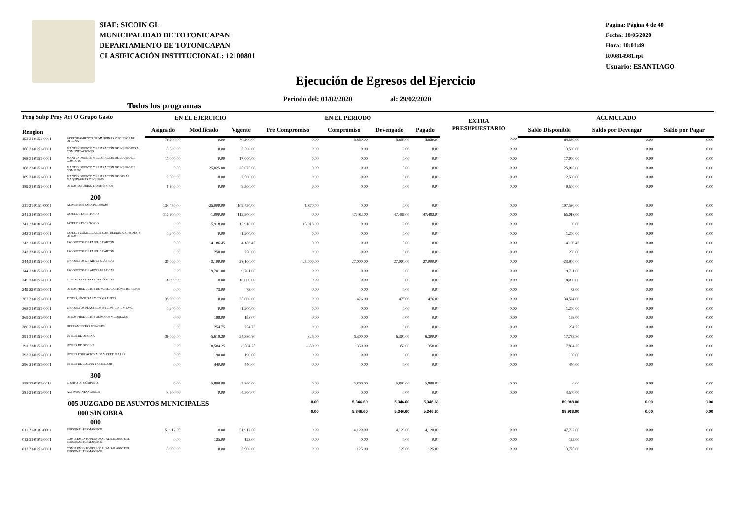SIAF: SICOIN GL
MUNICIPALIDAD DE TOTONICAPAN
DEPARTAMENTO DE TOTONICAPAN
CLASIFICACIÓN INSTITUCIONAL: 12100801
Pagina: Página 4 de 40
Fecha: 18/05/2020
Hora: 10:01:49
R00814981.rpt
Usuario: ESANTIAGO
Ejecución de Egresos del Ejercicio
Periodo del: 01/02/2020 al: 29/02/2020
Todos los programas
| Prog Subp Proy Act O Grupo Gasto Renglon | | | EN EL EJERCICIO | | | EN EL PERIODO | | | | EXTRA PRESUPUESTARIO | ACUMULADO | | |
| --- | --- | --- | --- | --- | --- | --- | --- | --- | --- | --- | --- | --- | --- |
| | | | Asignado | Modificado | Vigente | Pre Compromiso | Compromiso | Devengado | Pagado | | Saldo Disponible | Saldo por Devengar | Saldo por Pagar |
| 153 31-0151-0001 | ARRENDAMIENTO DE MÁQUINAS Y EQUIPOS DE OFICINA | | 70,200.00 | 0.00 | 70,200.00 | 0.00 | 5,850.00 | 5,850.00 | 5,850.00 | 0.00 | 64,350.00 | 0.00 | 0.00 |
| 166 31-0151-0001 | MANTENIMIENTO Y REPARACIÓN DE EQUIPO PARA COMUNICACIONES | | 3,500.00 | 0.00 | 3,500.00 | 0.00 | 0.00 | 0.00 | 0.00 | 0.00 | 3,500.00 | 0.00 | 0.00 |
| 168 31-0151-0001 | MANTENIMIENTO Y REPARACIÓN DE EQUIPO DE CÓMPUTO | | 17,000.00 | 0.00 | 17,000.00 | 0.00 | 0.00 | 0.00 | 0.00 | 0.00 | 17,000.00 | 0.00 | 0.00 |
| 168 32-0151-0001 | MANTENIMIENTO Y REPARACIÓN DE EQUIPO DE CÓMPUTO | | 0.00 | 25,025.00 | 25,025.00 | 0.00 | 0.00 | 0.00 | 0.00 | 0.00 | 25,025.00 | 0.00 | 0.00 |
| 169 31-0151-0001 | MANTENIMIENTO Y REPARACIÓN DE OTRAS MAQUINARIAS Y EQUIPOS | | 2,500.00 | 0.00 | 2,500.00 | 0.00 | 0.00 | 0.00 | 0.00 | 0.00 | 2,500.00 | 0.00 | 0.00 |
| 189 31-0151-0001 | OTROS ESTUDIOS Y/O SERVICIOS | | 9,500.00 | 0.00 | 9,500.00 | 0.00 | 0.00 | 0.00 | 0.00 | 0.00 | 9,500.00 | 0.00 | 0.00 |
| 200 | | | | | | | | | | | | | |
| 211 31-0151-0001 | ALIMENTOS PARA PERSONAS | | 134,450.00 | -25,000.00 | 109,450.00 | 1,870.00 | 0.00 | 0.00 | 0.00 | 0.00 | 107,580.00 | 0.00 | 0.00 |
| 241 31-0151-0001 | PAPEL DE ESCRITORIO | | 113,500.00 | -1,000.00 | 112,500.00 | 0.00 | 47,482.00 | 47,482.00 | 47,482.00 | 0.00 | 65,018.00 | 0.00 | 0.00 |
| 241 32-0101-0004 | PAPEL DE ESCRITORIO | | 0.00 | 15,918.00 | 15,918.00 | 15,918.00 | 0.00 | 0.00 | 0.00 | 0.00 | 0.00 | 0.00 | 0.00 |
| 242 31-0151-0001 | PAPELES COMERCIALES, CARTULINAS, CARTONES Y OTROS | | 1,200.00 | 0.00 | 1,200.00 | 0.00 | 0.00 | 0.00 | 0.00 | 0.00 | 1,200.00 | 0.00 | 0.00 |
| 243 31-0151-0001 | PRODUCTOS DE PAPEL O CARTÓN | | 0.00 | 4,186.45 | 4,186.45 | 0.00 | 0.00 | 0.00 | 0.00 | 0.00 | 4,186.45 | 0.00 | 0.00 |
| 243 32-0151-0001 | PRODUCTOS DE PAPEL O CARTÓN | | 0.00 | 250.00 | 250.00 | 0.00 | 0.00 | 0.00 | 0.00 | 0.00 | 250.00 | 0.00 | 0.00 |
| 244 31-0151-0001 | PRODUCTOS DE ARTES GRÁFICAS | | 25,000.00 | 3,100.00 | 28,100.00 | -25,000.00 | 27,000.00 | 27,000.00 | 27,000.00 | 0.00 | -23,900.00 | 0.00 | 0.00 |
| 244 32-0151-0001 | PRODUCTOS DE ARTES GRÁFICAS | | 0.00 | 9,701.00 | 9,701.00 | 0.00 | 0.00 | 0.00 | 0.00 | 0.00 | 9,701.00 | 0.00 | 0.00 |
| 245 31-0151-0001 | LIBROS, REVISTAS Y PERIÓDICOS | | 18,000.00 | 0.00 | 18,000.00 | 0.00 | 0.00 | 0.00 | 0.00 | 0.00 | 18,000.00 | 0.00 | 0.00 |
| 249 32-0151-0001 | OTROS PRODUCTOS DE PAPEL, CARTÓN E IMPRESOS | | 0.00 | 73.00 | 73.00 | 0.00 | 0.00 | 0.00 | 0.00 | 0.00 | 73.00 | 0.00 | 0.00 |
| 267 31-0151-0001 | TINTES, PINTURAS Y COLORANTES | | 35,000.00 | 0.00 | 35,000.00 | 0.00 | 476.00 | 476.00 | 476.00 | 0.00 | 34,524.00 | 0.00 | 0.00 |
| 268 31-0151-0001 | PRODUCTOS PLÁSTICOS, NYLON, VINIL Y P.V.C. | | 1,200.00 | 0.00 | 1,200.00 | 0.00 | 0.00 | 0.00 | 0.00 | 0.00 | 1,200.00 | 0.00 | 0.00 |
| 269 31-0151-0001 | OTROS PRODUCTOS QUÍMICOS Y CONEXOS | | 0.00 | 198.00 | 198.00 | 0.00 | 0.00 | 0.00 | 0.00 | 0.00 | 198.00 | 0.00 | 0.00 |
| 286 31-0151-0001 | HERRAMIENTAS MENORES | | 0.00 | 254.75 | 254.75 | 0.00 | 0.00 | 0.00 | 0.00 | 0.00 | 254.75 | 0.00 | 0.00 |
| 291 31-0151-0001 | ÚTILES DE OFICINA | | 30,000.00 | -5,619.20 | 24,380.80 | 325.00 | 6,300.00 | 6,300.00 | 6,300.00 | 0.00 | 17,755.80 | 0.00 | 0.00 |
| 291 32-0151-0001 | ÚTILES DE OFICINA | | 0.00 | 8,504.25 | 8,504.25 | -350.00 | 350.00 | 350.00 | 350.00 | 0.00 | 7,804.25 | 0.00 | 0.00 |
| 293 31-0151-0001 | ÚTILES EDUCACIONALES Y CULTURALES | | 0.00 | 190.00 | 190.00 | 0.00 | 0.00 | 0.00 | 0.00 | 0.00 | 190.00 | 0.00 | 0.00 |
| 296 31-0151-0001 | ÚTILES DE COCINA Y COMEDOR | | 0.00 | 440.00 | 440.00 | 0.00 | 0.00 | 0.00 | 0.00 | 0.00 | 440.00 | 0.00 | 0.00 |
| 300 | | | | | | | | | | | | | |
| 328 32-0101-0015 | EQUIPO DE CÓMPUTO | | 0.00 | 5,800.00 | 5,800.00 | 0.00 | 5,800.00 | 5,800.00 | 5,800.00 | 0.00 | 0.00 | 0.00 | 0.00 |
| 381 31-0151-0001 | ACTIVOS INTANGIBLES | | 4,500.00 | 0.00 | 4,500.00 | 0.00 | 0.00 | 0.00 | 0.00 | 0.00 | 4,500.00 | 0.00 | 0.00 |
| 005 JUZGADO DE ASUNTOS MUNICIPALES | | | | | | 0.00 | 5,346.60 | 5,346.60 | 5,346.60 | | 89,988.00 | 0.00 | 0.00 |
| 000 SIN OBRA | | | | | | 0.00 | 5,346.60 | 5,346.60 | 5,346.60 | | 89,988.00 | 0.00 | 0.00 |
| 000 | | | | | | | | | | | | | |
| 011 21-0101-0001 | PERSONAL PERMANENTE | | 51,912.00 | 0.00 | 51,912.00 | 0.00 | 4,120.00 | 4,120.00 | 4,120.00 | 0.00 | 47,792.00 | 0.00 | 0.00 |
| 012 21-0101-0001 | COMPLEMENTO PERSONAL AL SALARIO DEL PERSONAL PERMANENTE | | 0.00 | 125.00 | 125.00 | 0.00 | 0.00 | 0.00 | 0.00 | 0.00 | 125.00 | 0.00 | 0.00 |
| 012 31-0151-0001 | COMPLEMENTO PERSONAL AL SALARIO DEL PERSONAL PERMANENTE | | 3,900.00 | 0.00 | 3,900.00 | 0.00 | 125.00 | 125.00 | 125.00 | 0.00 | 3,775.00 | 0.00 | 0.00 |